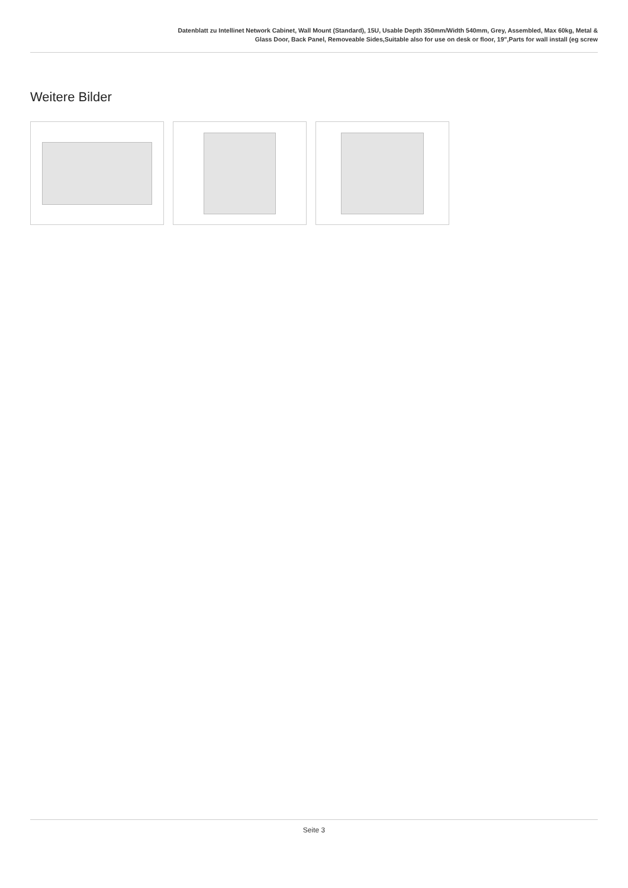Datenblatt zu Intellinet Network Cabinet, Wall Mount (Standard), 15U, Usable Depth 350mm/Width 540mm, Grey, Assembled, Max 60kg, Metal &
Glass Door, Back Panel, Removeable Sides,Suitable also for use on desk or floor, 19",Parts for wall install (eg screw
Weitere Bilder
Seite 3